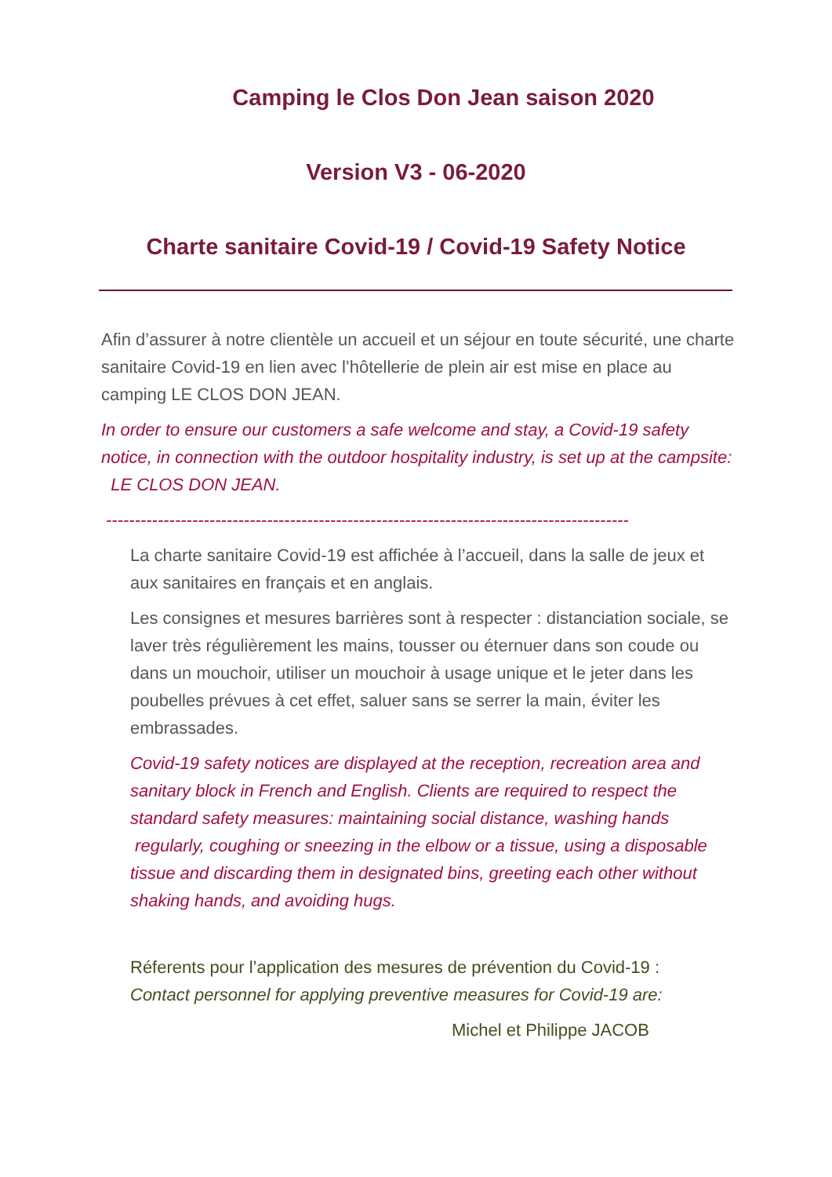Camping le Clos Don Jean saison 2020
Version V3 - 06-2020
Charte sanitaire Covid-19 / Covid-19 Safety Notice
Afin d’assurer à notre clientèle un accueil et un séjour en toute sécurité, une charte sanitaire Covid-19 en lien avec l’hôtellerie de plein air est mise en place au camping LE CLOS DON JEAN.
In order to ensure our customers a safe welcome and stay, a Covid-19 safety notice, in connection with the outdoor hospitality industry, is set up at the campsite: LE CLOS DON JEAN.
-------------------------------------------------------------------------------------------
La charte sanitaire Covid-19 est affichée à l’accueil, dans la salle de jeux et aux sanitaires en français et en anglais.
Les consignes et mesures barrières sont à respecter : distanciation sociale, se laver très régulièrement les mains, tousser ou éternuer dans son coude ou dans un mouchoir, utiliser un mouchoir à usage unique et le jeter dans les poubelles prévues à cet effet, saluer sans se serrer la main, éviter les embrassades.
Covid-19 safety notices are displayed at the reception, recreation area and sanitary block in French and English. Clients are required to respect the standard safety measures: maintaining social distance, washing hands regularly, coughing or sneezing in the elbow or a tissue, using a disposable tissue and discarding them in designated bins, greeting each other without shaking hands, and avoiding hugs.
Réferents pour l’application des mesures de prévention du Covid-19 :
Contact personnel for applying preventive measures for Covid-19 are:
Michel et Philippe JACOB